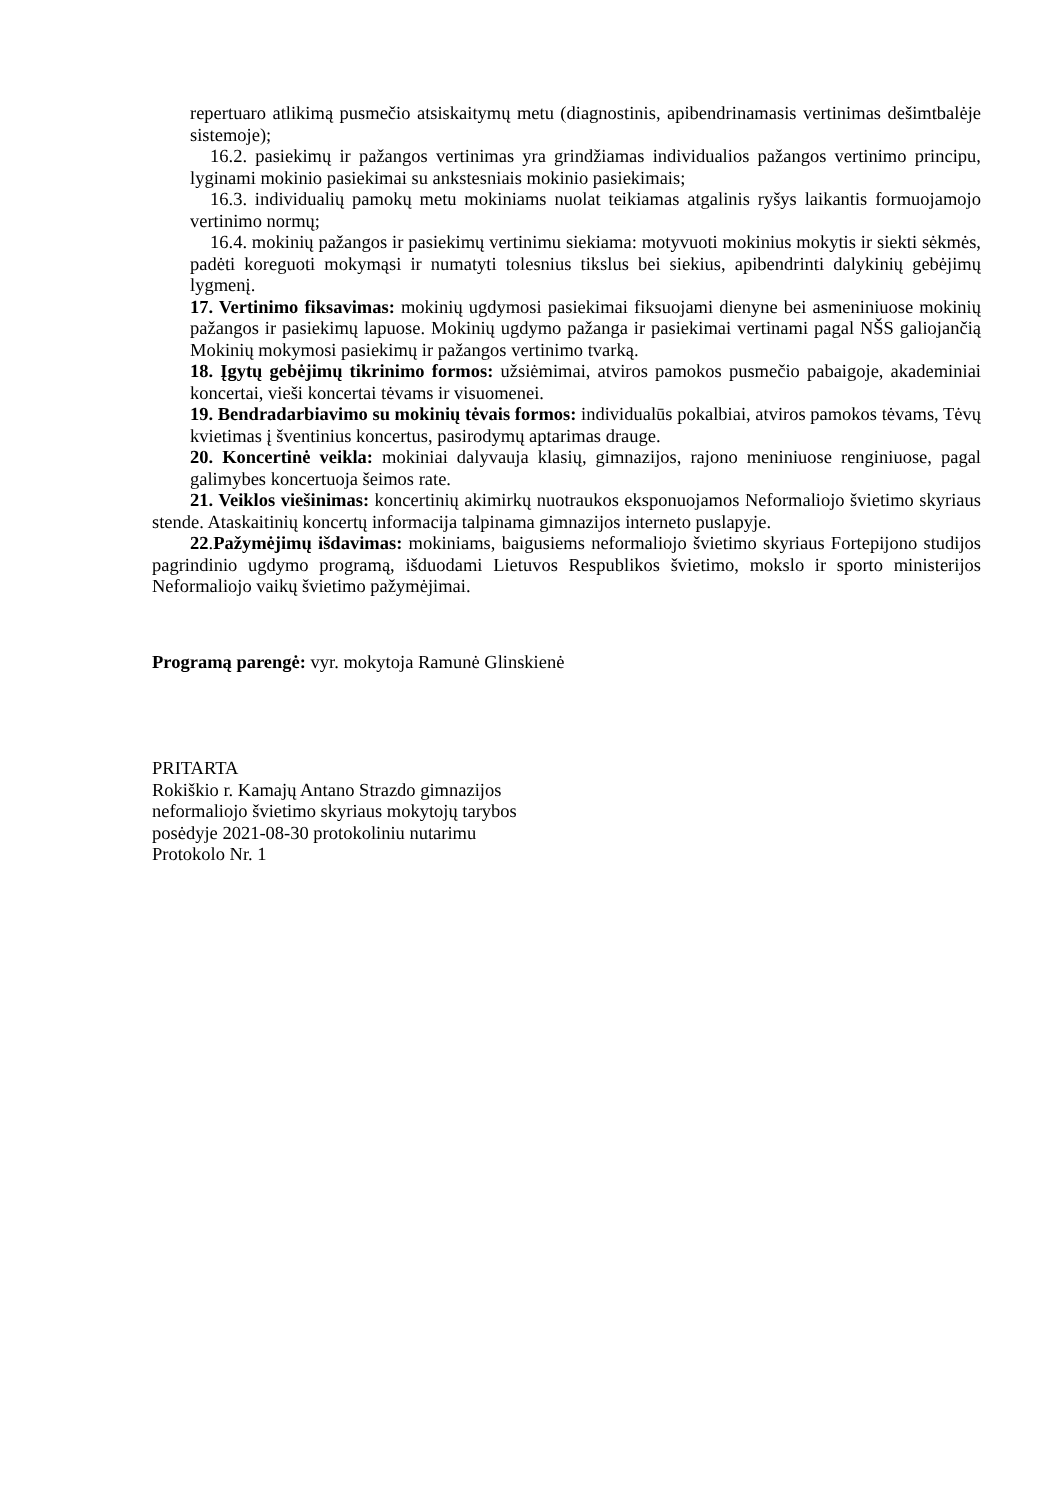repertuaro atlikimą pusmečio atsiskaitymų metu (diagnostinis, apibendrinamasis vertinimas dešimtbalėje sistemoje);
16.2. pasiekimų ir pažangos vertinimas yra grindžiamas individualios pažangos vertinimo principu, lyginami mokinio pasiekimai su ankstesniais mokinio pasiekimais;
16.3. individualių pamokų metu mokiniams nuolat teikiamas atgalinis ryšys laikantis formuojamojo vertinimo normų;
16.4. mokinių pažangos ir pasiekimų vertinimu siekiama: motyvuoti mokinius mokytis ir siekti sėkmės, padėti koreguoti mokymąsi ir numatyti tolesnius tikslus bei siekius, apibendrinti dalykinių gebėjimų lygmenį.
17. Vertinimo fiksavimas: mokinių ugdymosi pasiekimai fiksuojami dienyne bei asmeniniuose mokinių pažangos ir pasiekimų lapuose. Mokinių ugdymo pažanga ir pasiekimai vertinami pagal NŠS galiojančią Mokinių mokymosi pasiekimų ir pažangos vertinimo tvarką.
18. Įgytų gebėjimų tikrinimo formos: užsiėmimai, atviros pamokos pusmečio pabaigoje, akademiniai koncertai, vieši koncertai tėvams ir visuomenei.
19. Bendradarbiavimo su mokinių tėvais formos: individualūs pokalbiai, atviros pamokos tėvams, Tėvų kvietimas į šventinius koncertus, pasirodymų aptarimas drauge.
20. Koncertinė veikla: mokiniai dalyvauja klasių, gimnazijos, rajono meniniuose renginiuose, pagal galimybes koncertuoja šeimos rate.
21. Veiklos viešinimas: koncertinių akimirkų nuotraukos eksponuojamos Neformaliojo švietimo skyriaus stende. Ataskaitinių koncertų informacija talpinama gimnazijos interneto puslapyje.
22.Pažymėjimų išdavimas: mokiniams, baigusiems neformaliojo švietimo skyriaus Fortepijono studijos pagrindinio ugdymo programą, išduodami Lietuvos Respublikos švietimo, mokslo ir sporto ministerijos Neformaliojo vaikų švietimo pažymėjimai.
Programą parengė: vyr. mokytoja Ramunė Glinskienė
PRITARTA
Rokiškio r. Kamajų Antano Strazdo gimnazijos
neformaliojo švietimo skyriaus mokytojų tarybos
posėdyje 2021-08-30 protokoliniu nutarimu
Protokolo Nr. 1